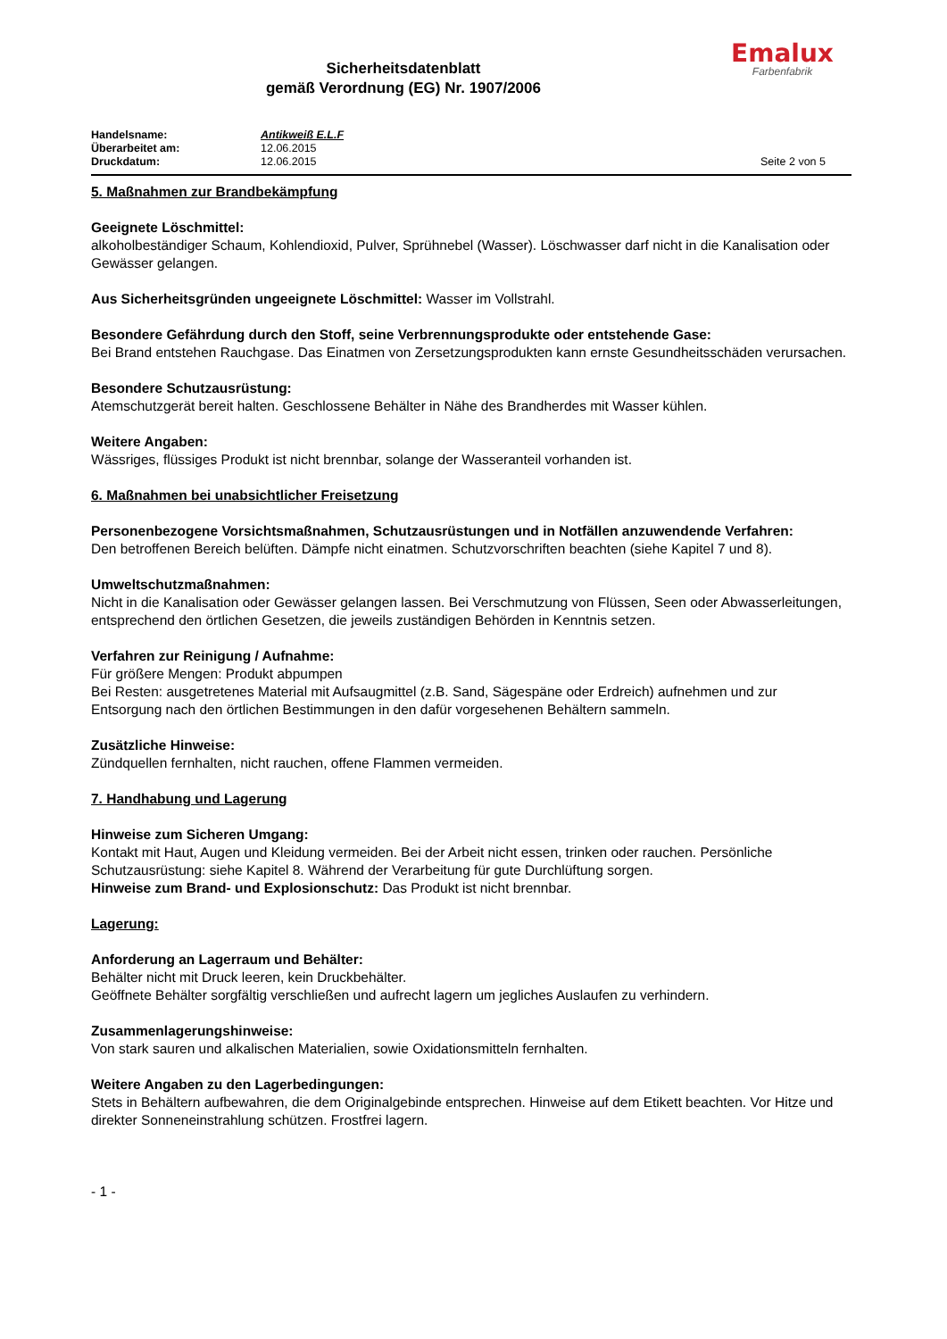Emalux
Farbenfabrik
Sicherheitsdatenblatt
gemäß Verordnung (EG) Nr. 1907/2006
Handelsname: Antikweiß E.L.F
Überarbeitet am: 12.06.2015
Druckdatum: 12.06.2015 Seite 2 von 5
5. Maßnahmen zur Brandbekämpfung
Geeignete Löschmittel:
alkoholbeständiger Schaum, Kohlendioxid, Pulver, Sprühnebel (Wasser). Löschwasser darf nicht in die Kanalisation oder Gewässer gelangen.
Aus Sicherheitsgründen ungeeignete Löschmittel: Wasser im Vollstrahl.
Besondere Gefährdung durch den Stoff, seine Verbrennungsprodukte oder entstehende Gase:
Bei Brand entstehen Rauchgase. Das Einatmen von Zersetzungsprodukten kann ernste Gesundheitsschäden verursachen.
Besondere Schutzausrüstung:
Atemschutzgerät bereit halten. Geschlossene Behälter in Nähe des Brandherdes mit Wasser kühlen.
Weitere Angaben:
Wässriges, flüssiges Produkt ist nicht brennbar, solange der Wasseranteil vorhanden ist.
6. Maßnahmen bei unabsichtlicher Freisetzung
Personenbezogene Vorsichtsmaßnahmen, Schutzausrüstungen und in Notfällen anzuwendende Verfahren:
Den betroffenen Bereich belüften. Dämpfe nicht einatmen. Schutzvorschriften beachten (siehe Kapitel 7 und 8).
Umweltschutzmaßnahmen:
Nicht in die Kanalisation oder Gewässer gelangen lassen. Bei Verschmutzung von Flüssen, Seen oder Abwasserleitungen, entsprechend den örtlichen Gesetzen, die jeweils zuständigen Behörden in Kenntnis setzen.
Verfahren zur Reinigung / Aufnahme:
Für größere Mengen: Produkt abpumpen
Bei Resten: ausgetretenes Material mit Aufsaugmittel (z.B. Sand, Sägespäne oder Erdreich) aufnehmen und zur Entsorgung nach den örtlichen Bestimmungen in den dafür vorgesehenen Behältern sammeln.
Zusätzliche Hinweise:
Zündquellen fernhalten, nicht rauchen, offene Flammen vermeiden.
7. Handhabung und Lagerung
Hinweise zum Sicheren Umgang:
Kontakt mit Haut, Augen und Kleidung vermeiden. Bei der Arbeit nicht essen, trinken oder rauchen. Persönliche Schutzausrüstung: siehe Kapitel 8. Während der Verarbeitung für gute Durchlüftung sorgen.
Hinweise zum Brand- und Explosionschutz: Das Produkt ist nicht brennbar.
Lagerung:
Anforderung an Lagerraum und Behälter:
Behälter nicht mit Druck leeren, kein Druckbehälter.
Geöffnete Behälter sorgfältig verschließen und aufrecht lagern um jegliches Auslaufen zu verhindern.
Zusammenlagerungshinweise:
Von stark sauren und alkalischen Materialien, sowie Oxidationsmitteln fernhalten.
Weitere Angaben zu den Lagerbedingungen:
Stets in Behältern aufbewahren, die dem Originalgebinde entsprechen. Hinweise auf dem Etikett beachten. Vor Hitze und direkter Sonneneinstrahlung schützen. Frostfrei lagern.
- 1 -